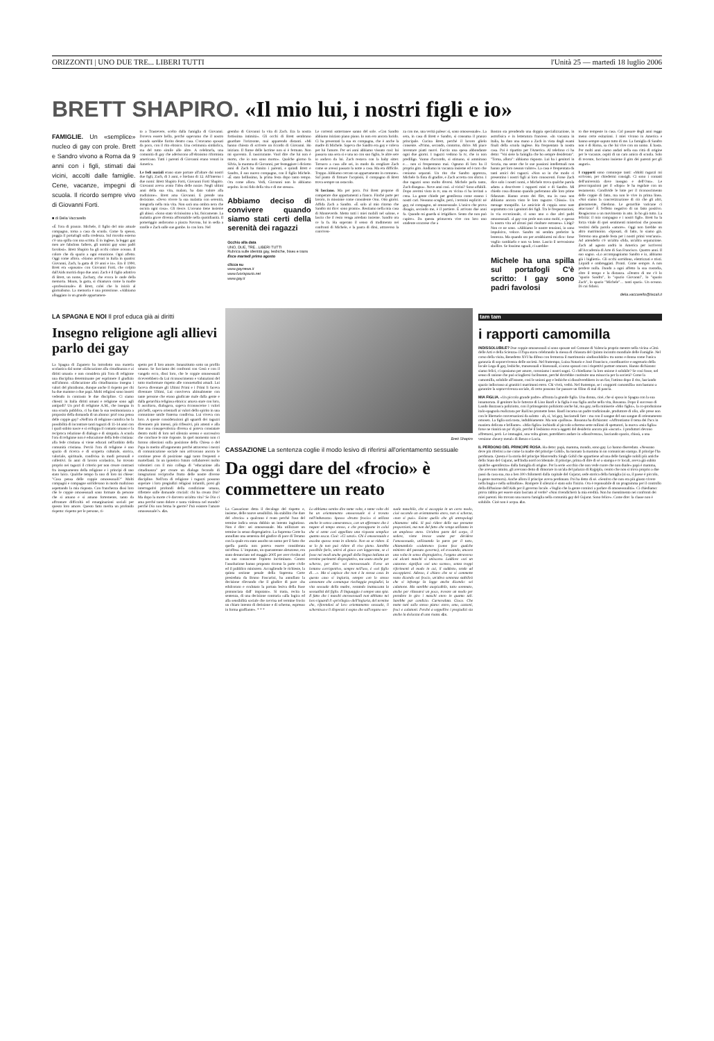ORIZZONTI | UNO DUE TRE... LIBERI TUTTI l'Unità 25 — martedì 18 luglio 2006
BRETT SHAPIRO. «Il mio lui, i nostri figli e io»
FAMIGLIE. Un «semplice» nucleo di gay con prole. Brett e Sandro vivono a Roma da 9 anni con i figli, stimati dai vicini, accolti dalle famiglie. Cene, vacanze, impegni di scuola. Il ricordo sempre vivo di Giovanni Forti.
■ di Delia Vaccarello
«È l'ora di pranzo. Michele, il figlio del mio attuale compagno, torna a casa da scuola. Come fa spesso, poggia il portafogli sulla credenza. Sul risvolto esterno c'è una spilla con una scritta. È in inglese, la leggo: gay men are fabulous fathers, gli uomini gay sono padri favolosi». Brett Shapiro ha gli occhi colore oceano. Il colore che dà spazio a ogni emozione. Ogni affetto. Oggi come allora. «Siamo arrivati in Italia in quattro: Giovanni, Zach, la gatta di 19 anni e io». Era il 1990, Brett era «sposato» con Giovanni Forti, che colpito dall'Aids morirà dopo due anni. Zach è il figlio adottivo di Brett, un nome, Zachary, che evoca le onde della memoria. Moats, la gatta, si chiamava come la madre «professionale» di Brett, colei che lo iniziò al giornalismo. La memoria è una protezione. «Abbiamo alloggiato in un grande appartamen-
to a Trastevere, scelto dalla famiglia di Giovanni. Doveva essere bello, perché sapevamo che il nostro mondo sarebbe fiorito dentro casa. C'eravamo sposati da poco, con il rito ebraico. Una cerimonia simbolica, ma del tutto simile alle altre. A celebrarla, una comunità di gay che aderiscono all'ebraismo riformista americano. Tutti i parenti di Giovanni erano venuti in America.
Le fedi nuziali erano state portate all'altare dai nostri due figli, Zach, di 3 anni, e Stefano di 12. All'interno i due nomi: Brett Shapiro Forti, Giovanni Forti Shapiro. Giovanni aveva avuto l'idea delle nozze. Negli ultimi anni della sua vita, malato, ha dato valore alla tradizione». Brett ama Giovanni. E prende una decisione. «Devo vivere la sua malattia con serenità, integrarla nella mia vita. Non sarà una ombra nera che oscura ogni cosa». Gli riesce. L'oceano tiene insieme gli abissi. «Sono stato vicinissimo a lui, fisicamente. La malattia grave diventa affrontabile nella quotidianità. Il pomeriggio andavamo a piazza Navona, lui in sedia a rotelle e Zach sulle sue gambe. Io con loro. Nel
grembo di Giovanni la vita di Zach. Era la nostra fortissima intimità». Gli occhi di Brett sembrano guardare l'orizzonte, mai apparendo distanti. «Mi hanno chiesto di scrivere un ricordo di Giovanni. Ho iniziato. Il fiume delle lacrime non si è fermato. Non mi spavento. È rassicurante. Vuol dire che lui non è morto, che io non sono morto». Qualche giorno fa Silvia, la mamma di Giovanni, per festeggiare i diciotto anni di Zach ha riunito i parenti, e quindi Brett e Sandro, il suo nuovo compagno, con il figlio Michele. «È stato bellissimo, la prima festa dopo tanto tempo. Ora come allora. Vedi, Giovanni non lo abbiamo sepolto. Io mi fido della vita e di me stesso».
Abbiamo deciso di convivere quando siamo stati certi della serenità dei ragazzi
Occhio alla data
UNO, DUE, TRE...LIBERI TUTTI
Rubrica sulle identità gay, lesbiche, bisex e trans
Esce martedì primo agosto
clicca su
www.gaynews.it
www.fuorispazio.net
www.gay.it
Le correnti sotterranee sanno del sole. «Con Sandro abbiamo iniziato piano piano. Io non ero ancora lucido. Ci ha presentati la sua ex compagna, che è anche la madre di Michele. Sapeva che Sandro era gay e voleva per lui l'amore. Per sei anni abbiamo vissuto così: lui passava una sera sì e una no con suo figlio, le altre sere io andavo da lui. Zach restava con la baby sitter. Tornavo a casa alle sei, in modo da svegliare Zach come se avessi passato la notte a casa. Ma era difficile. Troppo. Abbiamo cercato un appartamento in comune». Sul punto di firmare l'acquisto, il compagno di Brett trova sempre un ostacolo.
Si lasciano. Ma per poco. Poi Brett propone di comperare due appartamenti a fianco. Finché parte per lavoro, in missione come consulente Onu. Otto giorni. Affida Zach a Sandro. «È solo al mio ritorno che Sandro mi dice: sono pronto». Restiamo nella mia casa di Monteverde. Metto tutti i miei mobili nel salone, e lascio che il resto venga arredato insieme. Sandro ora ce la fa. Ha superato il senso di tradimento nei confronti di Michele, e la paura di dirsi, attraverso la conviven-
za con me, una verità palese: sì, sono omosessuale». La sera, in casa di Brett e Sandro, si consuma il pranzo principale. Cucina Brett, perché il lavoro glielo consente. «Primo, secondo, contorno, dolce. Mi piace inventare piatti nuovi. Faccio una spesa abbondante ogni due giorni. I ragazzi vedono la tv, che io non prediligo. Vanno d'accordo, si stimano, si ammirano e… non si frequentano mai. Ognuno di loro ha il proprio giro. Andiamo in vacanza insieme ed è raro che ceniamo separati. Un rito che Sandro apprezza, Michele fa finta di gradire, e Zach accetta con sforzo. I due ragazzi sono molto diversi. Michele parla tanto, Zach disegna». Nove anni così. «I vicini? Sono affabili. Dopo avermi visto in tv, una ex vicina ci ha invitati a cena. La gente chiede per gentilezza come stanno i nostri cari. Nessuno sceglie, però, i termini espliciti: né gay, né compagno, né omosessuale. L'unico che prova disagio, secondo me, è il portiere. È arrivato due anni fa. Quando mi guarda si irrigidisce. Sento che non può capire». Da questa primavera vive con loro uno studente scozzese che a
Boston sta prendendo una doppia specializzazione, in astrofisica e in letteratura francese. «In vacanza in Italia, ha dato una mano a Zach in vista degli esami finali della scuola inglese. Ha frequentato la nostra casa. Poi è ripartito per l'America. Al telefono ci ha detto: "Voi siete la famiglia che ho sempre desiderato". "Torna, allora": abbiamo risposto. Lui ha i genitori in Scozia, ma sente che le sue passioni intellettuali non hanno per loro nessun valore». La casa è frequentata da tanti amici dei ragazzi. «Non so in che modo ci presentino i nostri figli ai loro conoscenti. Forse Zach dice solo i nostri nomi, e Michele trova qualche parola adatta a descrivere i rapporti miei e di Sandro. Mi chiedo cosa diranno quando parleranno alle loro prime fidanzate. Hanno avuto dei flirt, ma in casa non abbiamo ancora visto le loro ragazze. Chissà». Un menage tranquillo. Le amicizie di coppia sono nate soprattutto con i genitori dei figli. Tra le frequentazioni, in via eccezionale, ci sono uno o due altri padri omosessuali. «I gay con prole non sono molti, e spesso la nostra vita ad alcuni può risultare estranea». Litigi? Non ce ne sono. «Abbiamo le nostre tensioni, io sono impulsivo, veloce. Sandro mi sembra preferire la lentezza. Ma quando sto per arrabbiarmi mi dico: forse voglio cambiarlo e non va bene. Lascio il nervosismo sbollire. Se fossimo uguali, ci sarebbe-
Michele ha una spilla sul portafogli C'è scritto: I gay sono padri favolosi
ro due tempeste in casa. Col passare degli anni reggo meno certe esitazioni. I miei vivono in America e hanno sempre saputo tutto di me. La famiglia di Sandro non è di Roma, sa che lui vive con un uomo. E basta. Per molti anni siamo andati nella sua città di origine per le vacanze, ospiti di un caro amico di scuola. Solo di recente, facciamo insieme il giro dei parenti per gli auguri».
I rapporti sono comunque tanti: «Molti ragazzi mi scrivono, per chiedermi consigli. Ci sono i contatti dell'università dove insegno e dell'Onu». Le preoccupazioni per il «dopo» le ha regolate con un testamento. Condivide le lotte per il riconoscimento delle coppie di fatto, ma non le vive in prima linea. «Noi siamo la concretizzazione di ciò che gli altri, giustamente, chiedono. Le gerarchie vaticane ci attaccano? È l'effetto negativo di un fatto positivo. Reagiscono a un movimento in atto. Io ho già tutto. La felicità: il mio compagno e i nostri figli». Brett ha la forza vitale di quei sentimenti misteriosi che possono vestirsi della parola «amore». Oggi non farebbe un altro matrimonio. «Sposati, di fatto, lo siamo già. Terremo una grande festa per i nostri primi vent'anni». Ad attenderlo c'è un'altra sfida, un'altra separazione. Zach ad agosto andrà in America per iscriversi all'Accademia di Arte di San Francisco. Quattro anni. Il suo sogno. «Lo accompagniamo Sandro e io, abbiamo già i biglietti». Gli occhi sorridono, elettrizzati e tristi. Liquidi e ombreggiati. Pronti. Come sempre. A non perdere nulla. Dando a ogni affetto la sua custodia, oltre il tempo e la distanza. «Dentro di me c'è lo "spazio Sandro", lo "spazio Giovanni", lo "spazio Zach", lo spazio "Michele"… tanti spazi». Un oceano. Di cui fidarsi.
delia.vaccarello@tiscali.it
LA SPAGNA E NOI Il prof educa già ai diritti
Insegno religione agli allievi parlo dei gay
La Spagna di Zapatero ha introdotto una materia scolastica dal nome «Educazione alla cittadinanza e ai diritti umani» e non considera più l'ora di religione una disciplina determinante per esprimere il giudizio sull'alunno. «Educazione alla cittadinanza» insegna i valori del pluralismo, dunque anche il rispetto per chi ha due mamme o due papà. Molti religiosi sono insorti vedendo in contrasto le due discipline. Ci siamo chiesti: in Italia diritti umani e religione sono agli antipodi? Un prof di religione A.M., che insegna in una scuola pubblica, ci ha dato la sua testimonianza a proposito della domanda di un alunno: prof cosa pensa delle coppie gay? «Nell'ora di religione cattolica ho la possibilità di incontrare tanti ragazzi di 11-14 anni con i quali subito nasce e si sviluppa il contatto umano e la reciproca relazione di dialogo e di simpatia. A scuola l'ora di religione non è educazione della fede cristiana: alla fede cristiana si viene educati nell'ambito della comunità cristiana. Perciò l'ora di religione è uno spazio di ricerca e di scoperta culturale, storica, valoriale, spirituale, condivisa in modi personali e collettivi. In anni di lavoro scolastico, ho trovato proprio nei ragazzi il criterio per non creare contrasti fra insegnamento della religione e i principi di uno stato laico. Qualche tempo fa uno di loro mi chiese: "Cosa pensa delle coppie omosessuali?" Molti compagni e compagne sorridevano in modo malizioso aspettando la mia risposta. Con franchezza dissi loro che le coppie omosessuali sono formate da persone che si amano e si amano fortemente, tanto da affrontare difficoltà ed emarginazioni sociali per questo loro amore. Questo fatto merita un profondo rispetto: rispetto per le persone, ri-
spetto per il loro amore. Innanzitutto sotto un profilo umano. Se facciamo dei confronti con Gesù e con il vangelo ecco, dissi loro, che le coppie omosessuali riceverebbero da Lui riconoscimento e valutazioni del tutto trasformate rispetto alle consuetudini attuali. Lui faceva diventare gli Ultimi Primi e i Primi li faceva diventare Ultimi, Lui conviveva abitualmente con tante persone che erano giudicate male dalla gente e dalla gerarchia religiosa ebraica: amava stare con loro, li ascoltava, dialogava, sapeva riconoscerne i valori più belli, sapeva orientarli ai valori dello spirito in una comunione umile fraterna condivisa. Lui viveva con loro. A queste considerazioni gli sguardi dei ragazzi divennero più intensi, più riflessivi, più attenti e alla fine una consapevolezza diversa si poteva constatare dentro molti di loro nel silenzio sereno e successivo che concluse le mie risposte. In quel momento non ci furono obiezioni sulla posizione della Chiesa o del Papa in merito all'argomento perché attraverso i mezzi di comunicazione sociale non arrivavano ancora le continue prese di posizione oggi tanto frequenti e martellanti. In un ipotetico futuro collaborerei molto volentieri con il mio collega di "educazione alla cittadinanza" per creare un dialogo fecondo di integrazioni reciproche frutto delle nostre diverse discipline. Nell'ora di religione i ragazzi possono superare i loro pregiudizi religiosi infantili, porsi gli interrogativi profondi della condizione umana, riflettere sulle domande cruciali: chi ha creato Dio? Ma dopo la morte c'è davvero un'altra vita? Se Dio ci ama perché tanto dolore e tanta violenza nel mondo? perché Dio non ferma le guerre? Può esistere l'amore omosessuale?». d.v.
Brett Shapiro
CASSAZIONE La sentenza coglie il modo lesivo di riferirsi all'orientamento sessuale
Da oggi dare del «frocio» è commettere un reato
La Cassazione detta il decalogo del rispetto e, insieme, delle nuove sensibilità. Ha stabilito che dare del «frocio» a qualcuno è reato perché l'uso del termine indica senza dubbio un intento ingiurioso. Non è dire: sei omosessuale. Ma utilizzare un termine in senso dispregiativo. La Suprema Corte ha annullato una sentenza del giudice di pace di Teramo con la quale era stato assolto un uomo per il fatto che quella parola non poteva essere considerata un'offesa. L' imputato, un quarantenne abruzzese, era stato denunciato nel maggio 2005 per aver rivolto ad un suo conoscente l'epiteto incriminato. Contro l'assoluzione hanno proposto ricorso la parte civile ed il pubblico ministero. Accogliendo le richieste, la quinta sezione penale della Suprema Corte presieduta da Bruno Foscarini, ha annullato la decisione rilevando che il giudice di pace «ha edulcorato e svalutato la portata lesiva della frase pronunciata dall' imputato». Si tratta, recita la sentenza, di una decisione contraria «alla logica ed alla sensibilità sociale che ravvisa nel termine frocio un chiaro intento di derisione e di scherno, espresso in forma graffiante». * * *
Lo abbiamo sentito dire tante volte, e tante volte chi ha un orientamento omosessuale si è trovato nell'imbarazzo. Spesso «brutto frocio» si utilizza anche in senso cameratesco, con un affermare che è negare al tempo stesso, e che presuppone in colui che si sente così appellato una risposta semplice quanto secca. Cioè: «Ci sarai». Chi è omosessuale e ascolta spesso resta in silenzio. Non sa se ridere. E se lo fa non può ridere di riso pieno. Sarebbe possibile farlo, unirsi al gioco con leggerezza, se ci fosse nei modi anche gergali della lingua italiana un termine parimenti dispregiativo, ma usato anche per scherzo, per dire: sei eterosessuale. Forse un lontano corrispettivo, sempre nell'uso, è «sei figlio di….». Ma si capisce che non è la stessa cosa. In questo caso si ingiuria, sempre con lo stesso canzonare che comunque riecheggia pregiudizi, la vita sessuale della madre, restando inattaccata la sessualità del figlio. Il linguaggio è sempre una spia. Il fatto che i maschi eterosessuali non abbiano nei loro riguardi il «privilegio» dell'ingiuria, del termine che, riferendosi al loro orientamento sessuale, li schernisca e li disprezzi è segno che sull'organo ses-
suale maschile, che si accoppia in un certo modo, cioè secondo un orientamento etero, non si scherza, «non si può». Esiste quello che gli antropologi chiamano: tabù. Si può ridere delle sue presunte proporzioni, ma non del fatto che venga utilizzato in un amplesso etero. Un'altra parte del corpo, il sedere, viene invece usata per deridere l'omosessuale, utilizzando la parte per il tutto, chiamandolo «culattone» (come fece qualche ministro del passato governo), ed evocando, ancora una volta in senso dispregiativo, l'organo attraverso cui alcuni maschi si uniscono. Laddove «sei un cazzone» significa «sei uno scemo», senza troppi riferimenti al modo in cui, il suddetto, tende ad accoppiarsi. Adesso, è chiaro che se si commette reato dicendo sei frocio, un'altra sentenza stabilirà che si infrange la legge anche dicendo: sei culattone. Ma sarebbe auspicabile, tutto sommato, anche per rilassarsi un poco, trovare un modo per prendere in giro i maschi etero in quanto tali. Sarebbe par condicio. Carnevalata. Gioco. Che mette tutti sullo stesso piano: etero, omo, cazzoni, froci e culattoni. Perché a seppellire i pregiudizi sia anche la dolcezza di una risata. d.v.
tam tam
i rapporti camomilla
INDISSOLUBILE? Due coppie omosessuali si sono sposate nel Comune di Valencia proprio mentre nella vicina «Città delle Arti e della Scienza» il Papa stava celebrando la messa di chiusura del Quinto incontro mondiale delle Famiglie. Nel corso della visita, Benedetto XVI ha difeso con fermezza il matrimonio «indissolubile» tra uomo e donna come l'unica garanzia di sopravvivenza delle società. Nel frattempo, Luisa Notario e Josè Francisco, coordinatrice e segretario della locale Lega di gay, lesbiche, transessuali e bisessuali, si sono sposati con i rispettivi partner omosex. Hanno dichiarato: siamo felici, ci sposiamo per amore, coroniamo i nostri sogni. Ci chiediamo: la loro unione è solubile? Se così fosse, nel senso di unione che può sciogliersi facilmente, perché dovrebbe costituire una minaccia per la società? Come la camomilla, solubile all'istante, così le unioni gay e lesbiche si dissolverebbero in un fiat, l'attimo dopo il rito, lasciando spazio indiscusso ai granitici matrimoni etero. Chi vivrà, vedrà. Nel frattempo, se i «rapporti camomilla» non bastano a garantire la sopravvivenza sociale, di certo possono far passare un filino di mal di pancia.
MIA FIGLIA. «Un piccolo grande padre» affronta la grande figlia. Una donna, cioè, che si sposa in Spagna con la sua innamorata. Il genitore ha le fattezze di Lino Banfi e la figlia è sua figlia anche nella vita, Rosanna. Dopo il successo di Lando Buzzanca poliziotto, con il primogenito poliziotto anche lui, ma gay, nella miniserie «Mio figlio», la co-produzione italo-spagnola realizzata per RaiUno promette bene. Banfi incarna un padre tradizionale, produttore di olio, alle prese non con le libertarie conversazioni da salotto - ah, sì, 'sti gay, lasciamoli fare - ma con il sangue del suo sangue di orientamento omosex. La figlia sarà tosta, indubbiamente. Ma non «pallosa». Rosanna ha dichiarato: «Affrontiamo il tema dei Pacs in maniera delicata e brillante». «Mio figlio» inchiodò al piccolo schermo sette milioni di spettatori, la nuova «mia figlia» forse ne riunirà un po' di più, perché il lesbismo evoca oggetti del desiderio ancora più «oscuri». I produttori devono affrettarsi, però. Le immagini, una volta girate, potrebbero andare in «dissolvenza», lasciando spazio, chissà, a una versione «heavy metal» di Renzo e Lucia.
IL PERDONO DEL PRINCIPE ROSA. Ha detto: papà, mamma, mondo, sono gay. Lo hanno diseredato. «Nessuno deve più riferirsi a me come la madre del principe Gohil», ha tuonato la mamma in un comunicato stampa. Il principe l'ha perdonata. Questa è la storia del principe Manvendra Singh Gohil che appartiene ad una delle famiglie nobili più antiche dello Stato del Gujarat, nell'India nord occidentale. Il principe, prima di dire di sé a stampa e tv locali, aveva già subito qualche «gentilezza» dalla famiglia di origine. Per la serie «occhio che non vede cuore che non duole» papà è mamma, che avevano intuito, gli avevano detto di dimorare in un'ala del palazzo di Rajpipla, centro che non si trova proprio a due passi da casa sua, ma a ben 100 chilometri dalla capitale del Gujarat, sede storica della famiglia (si sa, il paese è piccolo, la gente mormora). Anche allora il principe aveva perdonato. Poi ha detto di sé. «Sentivo che non era più giusto vivere nella bugia e nella solitudine». Rompere il silenzio è stato solo l'inizio. Ora è reponsabile di un programma per il controllo della diffusione dell'Aids per il governo locale. «Voglio che la gente cominci a parlare di omosessualità». Ci chiediamo: prova rabbia per essere stato lasciato al verde? «Non rivendicherò la mia eredità. Non ho risentimento nei confronti dei miei parenti. Ho trovato una nuova famiglia nella comunità gay del Gujarat. Sono felice». Come dire: la classe non è solubile. Cioè non è acqua. d.v.